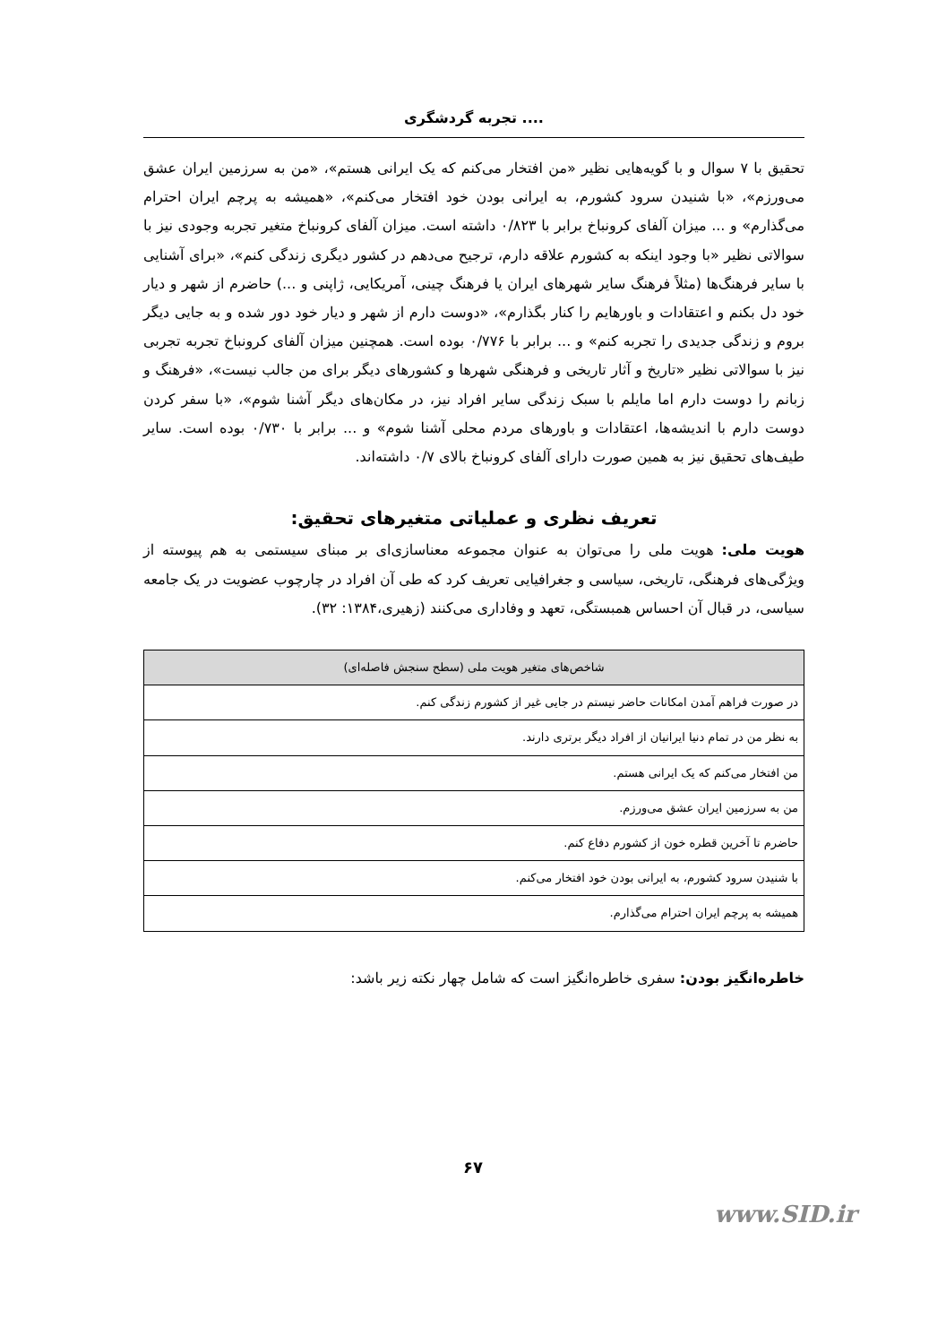تجربه گردشگری ....
تحقیق با ۷ سوال و با گویه‌هایی نظیر «من افتخار می‌کنم که یک ایرانی هستم»، «من به سرزمین ایران عشق می‌ورزم»، «با شنیدن سرود کشورم، به ایرانی بودن خود افتخار می‌کنم»، «همیشه به پرچم ایران احترام می‌گذارم» و ... میزان آلفای کرونباخ برابر با ۰/۸۲۳ داشته است. میزان آلفای کرونباخ متغیر تجربه وجودی نیز با سوالاتی نظیر «با وجود اینکه به کشورم علاقه دارم، ترجیح می‌دهم در کشور دیگری زندگی کنم»، «برای آشنایی با سایر فرهنگ‌ها (مثلاً فرهنگ سایر شهرهای ایران یا فرهنگ چینی، آمریکایی، ژاپنی و ...) حاضرم از شهر و دیار خود دل بکنم و اعتقادات و باورهایم را کنار بگذارم»، «دوست دارم از شهر و دیار خود دور شده و به جایی دیگر بروم و زندگی جدیدی را تجربه کنم» و ... برابر با ۰/۷۷۶ بوده است. همچنین میزان آلفای کرونباخ تجربه تجربی نیز با سوالاتی نظیر «تاریخ و آثار تاریخی و فرهنگی شهرها و کشورهای دیگر برای من جالب نیست»، «فرهنگ و زبانم را دوست دارم اما مایلم با سبک زندگی سایر افراد نیز، در مکان‌های دیگر آشنا شوم»، «با سفر کردن دوست دارم با اندیشه‌ها، اعتقادات و باورهای مردم محلی آشنا شوم» و ... برابر با ۰/۷۳۰ بوده است. سایر طیف‌های تحقیق نیز به همین صورت دارای آلفای کرونباخ بالای ۰/۷ داشته‌اند.
تعریف نظری و عملیاتی متغیرهای تحقیق:
هویت ملی: هویت ملی را می‌توان به عنوان مجموعه معناسازی‌ای بر مبنای سیستمی به هم پیوسته از ویژگی‌های فرهنگی، تاریخی، سیاسی و جغرافیایی تعریف کرد که طی آن افراد در چارچوب عضویت در یک جامعه سیاسی، در قبال آن احساس همبستگی، تعهد و وفاداری می‌کنند (زهیری،۱۳۸۴: ۳۲).
| شاخص‌های متغیر هویت ملی (سطح سنجش فاصله‌ای) |
| --- |
| در صورت فراهم آمدن امکانات حاضر نیستم در جایی غیر از کشورم زندگی کنم. |
| به نظر من در تمام دنیا ایرانیان از افراد دیگر برتری دارند. |
| من افتخار می‌کنم که یک ایرانی هستم. |
| من به سرزمین ایران عشق می‌ورزم. |
| حاضرم تا آخرین قطره خون از کشورم دفاع کنم. |
| با شنیدن سرود کشورم، به ایرانی بودن خود افتخار می‌کنم. |
| همیشه به پرچم ایران احترام می‌گذارم. |
خاطره‌انگیز بودن: سفری خاطره‌انگیز است که شامل چهار نکته زیر باشد:
۶۷
www.SID.ir